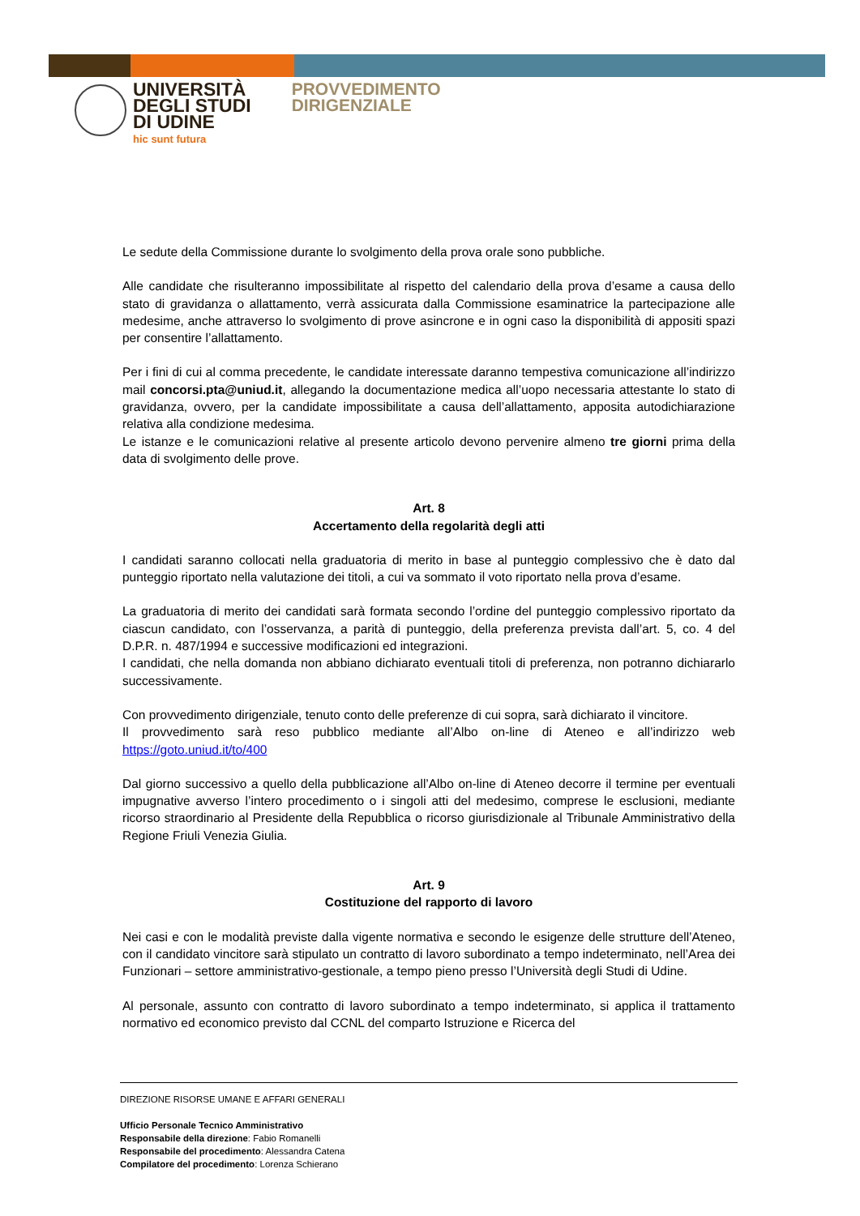UNIVERSITÀ
DEGLI STUDI
DI UDINE
hic sunt futura
PROVVEDIMENTO
DIRIGENZIALE
Le sedute della Commissione durante lo svolgimento della prova orale sono pubbliche.
Alle candidate che risulteranno impossibilitate al rispetto del calendario della prova d’esame a causa dello stato di gravidanza o allattamento, verrà assicurata dalla Commissione esaminatrice la partecipazione alle medesime, anche attraverso lo svolgimento di prove asincrone e in ogni caso la disponibilità di appositi spazi per consentire l’allattamento.
Per i fini di cui al comma precedente, le candidate interessate daranno tempestiva comunicazione all’indirizzo mail concorsi.pta@uniud.it, allegando la documentazione medica all’uopo necessaria attestante lo stato di gravidanza, ovvero, per la candidate impossibilitate a causa dell’allattamento, apposita autodichiarazione relativa alla condizione medesima.
Le istanze e le comunicazioni relative al presente articolo devono pervenire almeno tre giorni prima della data di svolgimento delle prove.
Art. 8
Accertamento della regolarità degli atti
I candidati saranno collocati nella graduatoria di merito in base al punteggio complessivo che è dato dal punteggio riportato nella valutazione dei titoli, a cui va sommato il voto riportato nella prova d’esame.
La graduatoria di merito dei candidati sarà formata secondo l’ordine del punteggio complessivo riportato da ciascun candidato, con l’osservanza, a parità di punteggio, della preferenza prevista dall’art. 5, co. 4 del D.P.R. n. 487/1994 e successive modificazioni ed integrazioni.
I candidati, che nella domanda non abbiano dichiarato eventuali titoli di preferenza, non potranno dichiararlo successivamente.
Con provvedimento dirigenziale, tenuto conto delle preferenze di cui sopra, sarà dichiarato il vincitore.
Il provvedimento sarà reso pubblico mediante all’Albo on-line di Ateneo e all’indirizzo web https://goto.uniud.it/to/400
Dal giorno successivo a quello della pubblicazione all’Albo on-line di Ateneo decorre il termine per eventuali impugnative avverso l’intero procedimento o i singoli atti del medesimo, comprese le esclusioni, mediante ricorso straordinario al Presidente della Repubblica o ricorso giurisdizionale al Tribunale Amministrativo della Regione Friuli Venezia Giulia.
Art. 9
Costituzione del rapporto di lavoro
Nei casi e con le modalità previste dalla vigente normativa e secondo le esigenze delle strutture dell’Ateneo, con il candidato vincitore sarà stipulato un contratto di lavoro subordinato a tempo indeterminato, nell’Area dei Funzionari – settore amministrativo-gestionale, a tempo pieno presso l’Università degli Studi di Udine.
Al personale, assunto con contratto di lavoro subordinato a tempo indeterminato, si applica il trattamento normativo ed economico previsto dal CCNL del comparto Istruzione e Ricerca del
DIREZIONE RISORSE UMANE E AFFARI GENERALI
Ufficio Personale Tecnico Amministrativo
Responsabile della direzione: Fabio Romanelli
Responsabile del procedimento: Alessandra Catena
Compilatore del procedimento: Lorenza Schierano